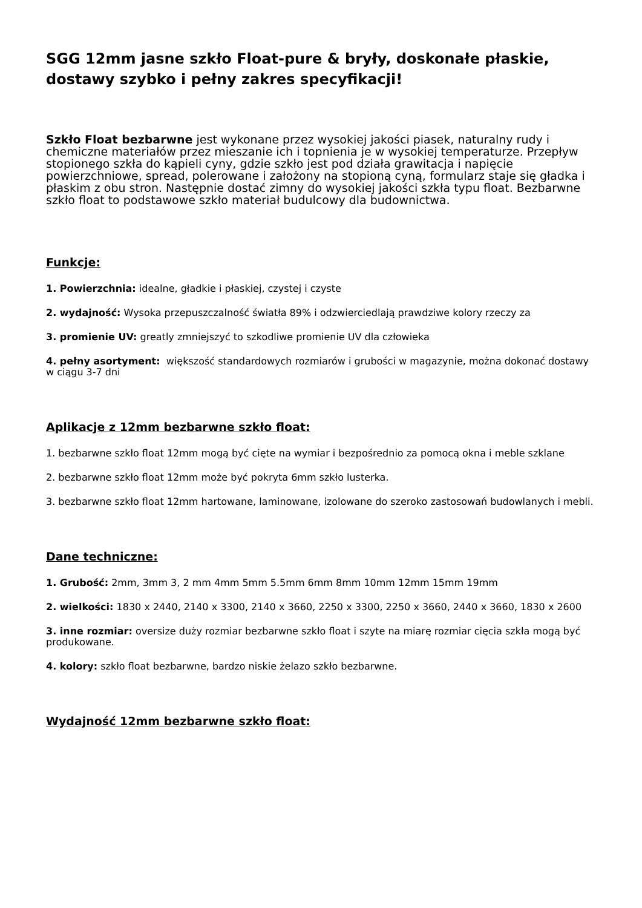SGG 12mm jasne szkło Float-pure & bryły, doskonałe płaskie, dostawy szybko i pełny zakres specyfikacji!
Szkło Float bezbarwne jest wykonane przez wysokiej jakości piasek, naturalny rudy i chemiczne materiałów przez mieszanie ich i topnienia je w wysokiej temperaturze. Przepływ stopionego szkła do kąpieli cyny, gdzie szkło jest pod działa grawitacja i napięcie powierzchniowe, spread, polerowane i założony na stopioną cyną, formularz staje się gładka i płaskim z obu stron. Następnie dostać zimny do wysokiej jakości szkła typu float. Bezbarwne szkło float to podstawowe szkło materiał budulcowy dla budownictwa.
Funkcje:
1. Powierzchnia: idealne, gładkie i płaskiej, czystej i czyste
2. wydajność: Wysoka przepuszczalność światła 89% i odzwierciedlają prawdziwe kolory rzeczy za
3. promienie UV: greatly zmniejszyć to szkodliwe promienie UV dla człowieka
4. pełny asortyment: większość standardowych rozmiarów i grubości w magazynie, można dokonać dostawy w ciągu 3-7 dni
Aplikacje z 12mm bezbarwne szkło float:
1. bezbarwne szkło float 12mm mogą być cięte na wymiar i bezpośrednio za pomocą okna i meble szklane
2. bezbarwne szkło float 12mm może być pokryta 6mm szkło lusterka.
3. bezbarwne szkło float 12mm hartowane, laminowane, izolowane do szeroko zastosowań budowlanych i mebli.
Dane techniczne:
1. Grubość: 2mm, 3mm 3, 2 mm 4mm 5mm 5.5mm 6mm 8mm 10mm 12mm 15mm 19mm
2. wielkości: 1830 x 2440, 2140 x 3300, 2140 x 3660, 2250 x 3300, 2250 x 3660, 2440 x 3660, 1830 x 2600
3. inne rozmiar: oversize duży rozmiar bezbarwne szkło float i szyte na miarę rozmiar cięcia szkła mogą być produkowane.
4. kolory: szkło float bezbarwne, bardzo niskie żelazo szkło bezbarwne.
Wydajność 12mm bezbarwne szkło float: